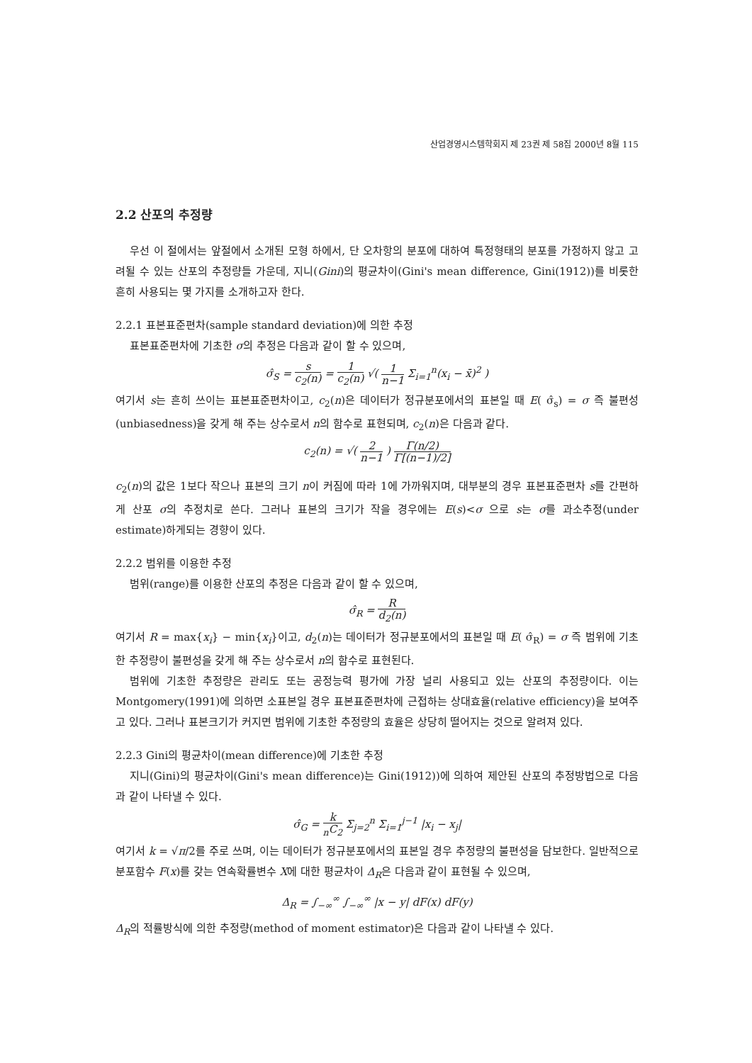산업경영시스템학회지 제 23권 제 58집 2000년 8월 115
2.2 산포의 추정량
우선 이 절에서는 앞절에서 소개된 모형 하에서, 단 오차항의 분포에 대하여 특정형태의 분포를 가정하지 않고 고려될 수 있는 산포의 추정량들 가운데, 지니(Gini)의 평균차이(Gini's mean difference, Gini(1912))를 비롯한 흔히 사용되는 몇 가지를 소개하고자 한다.
2.2.1 표본표준편차(sample standard deviation)에 의한 추정
표본표준편차에 기초한 σ의 추정은 다음과 같이 할 수 있으며,
σ̂<sub>S</sub> = s c<sub>2</sub>(n) = 1 c<sub>2</sub>(n) √( 1 n−1 Σ<sub>i=1</sub><sup>n</sup>(x<sub>i</sub> − x̄)<sup>2</sup> )
여기서 s는 흔히 쓰이는 표본표준편차이고, c<sub>2</sub>(n)은 데이터가 정규분포에서의 표본일 때 E( σ̂<sub>s</sub>) = σ 즉 불편성(unbiasedness)을 갖게 해 주는 상수로서 n의 함수로 표현되며, c<sub>2</sub>(n)은 다음과 같다.
c<sub>2</sub>(n) = √( 2 n−1 ) Γ(n/2) Γ[(n−1)/2]
c<sub>2</sub>(n)의 값은 1보다 작으나 표본의 크기 n이 커짐에 따라 1에 가까워지며, 대부분의 경우 표본표준편차 s를 간편하게 산포 σ의 추정치로 쓴다. 그러나 표본의 크기가 작을 경우에는 E(s)<σ 으로 s는 σ를 과소추정(under estimate)하게되는 경향이 있다.
2.2.2 범위를 이용한 추정
범위(range)를 이용한 산포의 추정은 다음과 같이 할 수 있으며,
σ̂<sub>R</sub> = R d<sub>2</sub>(n)
여기서 R = max{x<sub>i</sub>} − min{x<sub>i</sub>}이고, d<sub>2</sub>(n)는 데이터가 정규분포에서의 표본일 때 E( σ̂<sub>R</sub>) = σ 즉 범위에 기초한 추정량이 불편성을 갖게 해 주는 상수로서 n의 함수로 표현된다.
범위에 기초한 추정량은 관리도 또는 공정능력 평가에 가장 널리 사용되고 있는 산포의 추정량이다. 이는 Montgomery(1991)에 의하면 소표본일 경우 표본표준편차에 근접하는 상대효율(relative efficiency)을 보여주고 있다. 그러나 표본크기가 커지면 범위에 기초한 추정량의 효율은 상당히 떨어지는 것으로 알려져 있다.
2.2.3 Gini의 평균차이(mean difference)에 기초한 추정
지니(Gini)의 평균차이(Gini's mean difference)는 Gini(1912))에 의하여 제안된 산포의 추정방법으로 다음과 같이 나타낼 수 있다.
σ̂<sub>G</sub> = k<sub>n</sub>C<sub>2</sub> Σ<sub>j=2</sub><sup>n</sup> Σ<sub>i=1</sub><sup>j−1</sup> |x<sub>i</sub> − x<sub>j</sub>|
여기서 k = √π/2를 주로 쓰며, 이는 데이터가 정규분포에서의 표본일 경우 추정량의 불편성을 담보한다. 일반적으로 분포함수 F(x)를 갖는 연속확률변수 X에 대한 평균차이 Δ<sub>R</sub>은 다음과 같이 표현될 수 있으며,
Δ<sub>R</sub> = ∫<sub>−∞</sub><sup>∞</sup> ∫<sub>−∞</sub><sup>∞</sup> |x − y| dF(x) dF(y)
Δ<sub>R</sub>의 적률방식에 의한 추정량(method of moment estimator)은 다음과 같이 나타낼 수 있다.